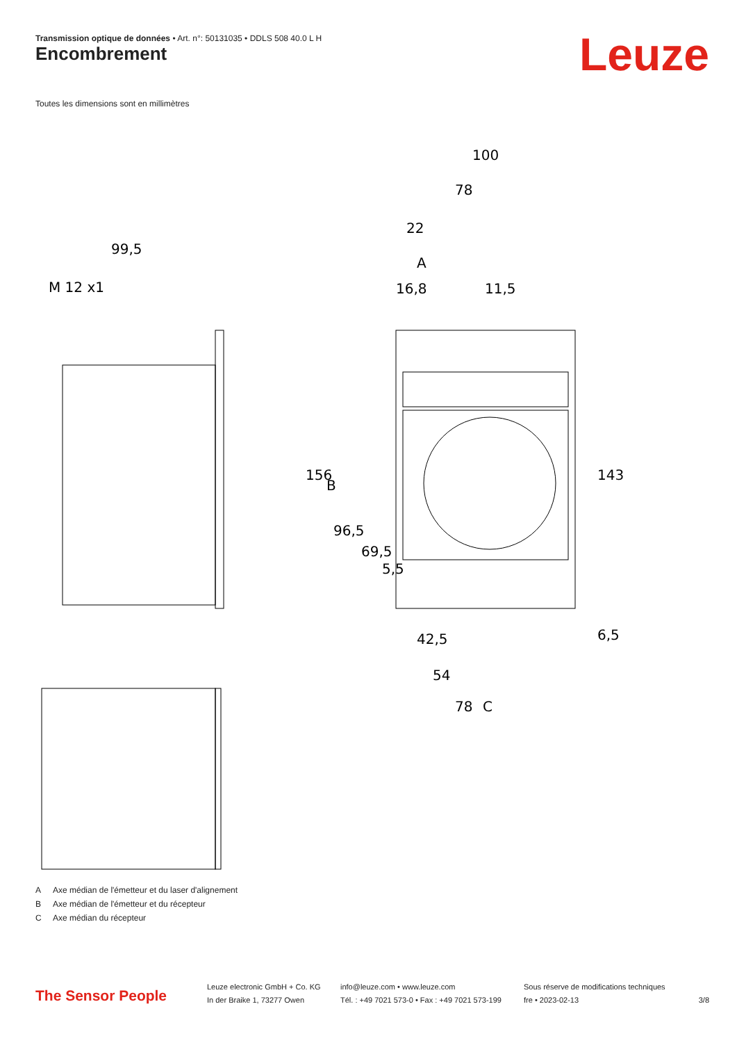Transmission optique de données • Art. n°: 50131035 • DDLS 508 40.0 L H
Encombrement Leuze
Toutes les dimensions sont en millimètres
99,5
M 12 x1
100
78
22
A
16,8
11,5
156
B
96,5
69,5
5,5
143
6,5
42,5
54
78
C
A Axe médian de l'émetteur et du laser d'alignement
B Axe médian de l'émetteur et du récepteur
C Axe médian du récepteur
The Sensor People
Leuze electronic GmbH + Co. KG
In der Braike 1, 73277 Owen
info@leuze.com • www.leuze.com
Tél. : +49 7021 573-0 • Fax : +49 7021 573-199
Sous réserve de modifications techniques
fre • 2023-02-13
3/8